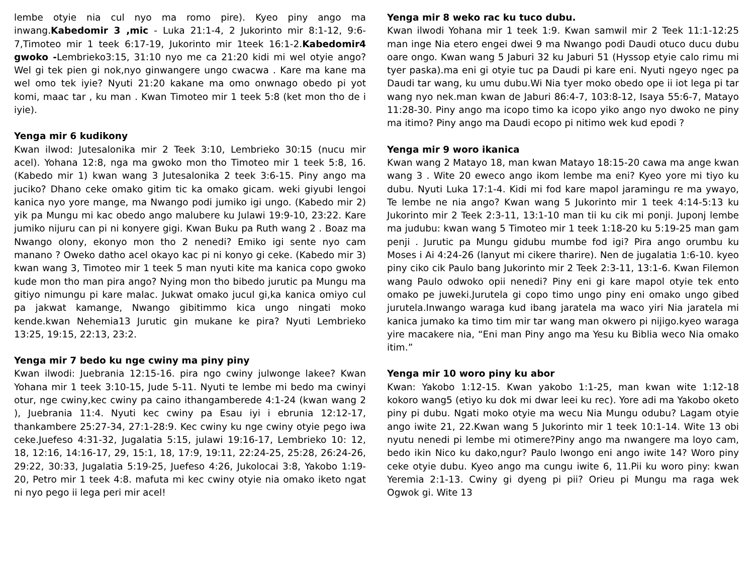lembe otyie nia cul nyo ma romo pire). Kyeo piny ango ma inwang.Kabedomir 3 ,mic - Luka 21:1-4, 2 Jukorinto mir 8:1-12, 9:6-7,Timoteo mir 1 teek 6:17-19, Jukorinto mir 1teek 16:1-2.Kabedomir4 gwoko -Lembrieko3:15, 31:10 nyo me ca 21:20 kidi mi wel otyie ango? Wel gi tek pien gi nok,nyo ginwangere ungo cwacwa . Kare ma kane ma wel omo tek iyie? Nyuti 21:20 kakane ma omo onwnago obedo pi yot komi, maac tar , ku man . Kwan Timoteo mir 1 teek 5:8 (ket mon tho de i iyie).
Yenga mir 6 kudikony
Kwan ilwod: Jutesalonika mir 2 Teek 3:10, Lembrieko 30:15 (nucu mir acel). Yohana 12:8, nga ma gwoko mon tho Timoteo mir 1 teek 5:8, 16. (Kabedo mir 1) kwan wang 3 Jutesalonika 2 teek 3:6-15. Piny ango ma juciko? Dhano ceke omako gitim tic ka omako gicam. weki giyubi lengoi kanica nyo yore mange, ma Nwango podi jumiko igi ungo. (Kabedo mir 2) yik pa Mungu mi kac obedo ango malubere ku Julawi 19:9-10, 23:22. Kare jumiko nijuru can pi ni konyere gigi. Kwan Buku pa Ruth wang 2 . Boaz ma Nwango olony, ekonyo mon tho 2 nenedi? Emiko igi sente nyo cam manano ? Oweko datho acel okayo kac pi ni konyo gi ceke. (Kabedo mir 3) kwan wang 3, Timoteo mir 1 teek 5 man nyuti kite ma kanica copo gwoko kude mon tho man pira ango? Nying mon tho bibedo jurutic pa Mungu ma gitiyo nimungu pi kare malac. Jukwat omako jucul gi,ka kanica omiyo cul pa jakwat kamange, Nwango gibitimmo kica ungo ningati moko kende.kwan Nehemia13 Jurutic gin mukane ke pira? Nyuti Lembrieko 13:25, 19:15, 22:13, 23:2.
Yenga mir 7 bedo ku nge cwiny ma piny piny
Kwan ilwodi: Juebrania 12:15-16. pira ngo cwiny julwonge lakee? Kwan Yohana mir 1 teek 3:10-15, Jude 5-11. Nyuti te lembe mi bedo ma cwinyi otur, nge cwiny,kec cwiny pa caino ithangamberede 4:1-24 (kwan wang 2 ), Juebrania 11:4. Nyuti kec cwiny pa Esau iyi i ebrunia 12:12-17, thankambere 25:27-34, 27:1-28:9. Kec cwiny ku nge cwiny otyie pego iwa ceke.Juefeso 4:31-32, Jugalatia 5:15, julawi 19:16-17, Lembrieko 10: 12, 18, 12:16, 14:16-17, 29, 15:1, 18, 17:9, 19:11, 22:24-25, 25:28, 26:24-26, 29:22, 30:33, Jugalatia 5:19-25, Juefeso 4:26, Jukolocai 3:8, Yakobo 1:19-20, Petro mir 1 teek 4:8. mafuta mi kec cwiny otyie nia omako iketo ngat ni nyo pego ii lega peri mir acel!
Yenga mir 8 weko rac ku tuco dubu.
Kwan ilwodi Yohana mir 1 teek 1:9. Kwan samwil mir 2 Teek 11:1-12:25 man inge Nia etero engei dwei 9 ma Nwango podi Daudi otuco ducu dubu oare ongo. Kwan wang 5 Jaburi 32 ku Jaburi 51 (Hyssop etyie calo rimu mi tyer paska).ma eni gi otyie tuc pa Daudi pi kare eni. Nyuti ngeyo ngec pa Daudi tar wang, ku umu dubu.Wi Nia tyer moko obedo ope ii iot lega pi tar wang nyo nek.man kwan de Jaburi 86:4-7, 103:8-12, Isaya 55:6-7, Matayo 11:28-30. Piny ango ma icopo timo ka icopo yiko ango nyo dwoko ne piny ma itimo? Piny ango ma Daudi ecopo pi nitimo wek kud epodi ?
Yenga mir 9 woro ikanica
Kwan wang 2 Matayo 18, man kwan Matayo 18:15-20 cawa ma ange kwan wang 3 . Wite 20 eweco ango ikom lembe ma eni? Kyeo yore mi tiyo ku dubu. Nyuti Luka 17:1-4. Kidi mi fod kare mapol jaramingu re ma ywayo, Te lembe ne nia ango? Kwan wang 5 Jukorinto mir 1 teek 4:14-5:13 ku Jukorinto mir 2 Teek 2:3-11, 13:1-10 man tii ku cik mi ponji. Juponj lembe ma judubu: kwan wang 5 Timoteo mir 1 teek 1:18-20 ku 5:19-25 man gam penji . Jurutic pa Mungu gidubu mumbe fod igi? Pira ango orumbu ku Moses i Ai 4:24-26 (lanyut mi cikere tharire). Nen de jugalatia 1:6-10. kyeo piny ciko cik Paulo bang Jukorinto mir 2 Teek 2:3-11, 13:1-6. Kwan Filemon wang Paulo odwoko opii nenedi? Piny eni gi kare mapol otyie tek ento omako pe juweki.Jurutela gi copo timo ungo piny eni omako ungo gibed jurutela.Inwango waraga kud ibang jaratela ma waco yiri Nia jaratela mi kanica jumako ka timo tim mir tar wang man okwero pi nijigo.kyeo waraga yire macakere nia, “Eni man Piny ango ma Yesu ku Biblia weco Nia omako itim.”
Yenga mir 10 woro piny ku abor
Kwan: Yakobo 1:12-15. Kwan yakobo 1:1-25, man kwan wite 1:12-18 kokoro wang5 (etiyo ku dok mi dwar leei ku rec). Yore adi ma Yakobo oketo piny pi dubu. Ngati moko otyie ma wecu Nia Mungu odubu? Lagam otyie ango iwite 21, 22.Kwan wang 5 Jukorinto mir 1 teek 10:1-14. Wite 13 obi nyutu nenedi pi lembe mi otimere?Piny ango ma nwangere ma loyo cam, bedo ikin Nico ku dako,ngur? Paulo lwongo eni ango iwite 14? Woro piny ceke otyie dubu. Kyeo ango ma cungu iwite 6, 11.Pii ku woro piny: kwan Yeremia 2:1-13. Cwiny gi dyeng pi pii? Orieu pi Mungu ma raga wek Ogwok gi. Wite 13